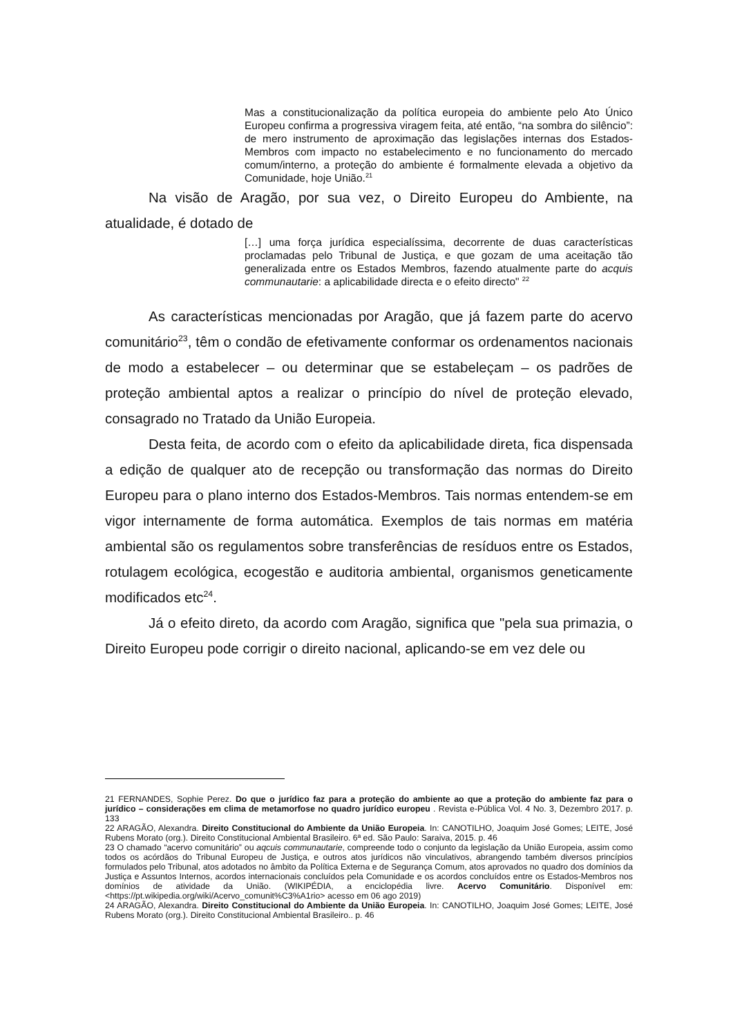Mas a constitucionalização da política europeia do ambiente pelo Ato Único Europeu confirma a progressiva viragem feita, até então, “na sombra do silêncio”: de mero instrumento de aproximação das legislações internas dos Estados-Membros com impacto no estabelecimento e no funcionamento do mercado comum/interno, a proteção do ambiente é formalmente elevada a objetivo da Comunidade, hoje União.<sup>21</sup>
Na visão de Aragão, por sua vez, o Direito Europeu do Ambiente, na atualidade, é dotado de
[…] uma força jurídica especialíssima, decorrente de duas características proclamadas pelo Tribunal de Justiça, e que gozam de uma aceitação tão generalizada entre os Estados Membros, fazendo atualmente parte do acquis communautarie: a aplicabilidade directa e o efeito directo" <sup>22</sup>
As características mencionadas por Aragão, que já fazem parte do acervo comunitário<sup>23</sup>, têm o condão de efetivamente conformar os ordenamentos nacionais de modo a estabelecer – ou determinar que se estabeleçam – os padrões de proteção ambiental aptos a realizar o princípio do nível de proteção elevado, consagrado no Tratado da União Europeia.
Desta feita, de acordo com o efeito da aplicabilidade direta, fica dispensada a edição de qualquer ato de recepção ou transformação das normas do Direito Europeu para o plano interno dos Estados-Membros. Tais normas entendem-se em vigor internamente de forma automática. Exemplos de tais normas em matéria ambiental são os regulamentos sobre transferências de resíduos entre os Estados, rotulagem ecológica, ecogestão e auditoria ambiental, organismos geneticamente modificados etc<sup>24</sup>.
Já o efeito direto, da acordo com Aragão, significa que "pela sua primazia, o Direito Europeu pode corrigir o direito nacional, aplicando-se em vez dele ou
21 FERNANDES, Sophie Perez. Do que o jurídico faz para a proteção do ambiente ao que a proteção do ambiente faz para o jurídico – considerações em clima de metamorfose no quadro jurídico europeu . Revista e-Pública Vol. 4 No. 3, Dezembro 2017. p. 133
22 ARAGÃO, Alexandra. Direito Constitucional do Ambiente da União Europeia. In: CANOTILHO, Joaquim José Gomes; LEITE, José Rubens Morato (org.). Direito Constitucional Ambiental Brasileiro. 6ª ed. São Paulo: Saraiva, 2015. p. 46
23 O chamado “acervo comunitário” ou aqcuis communautarie, compreende todo o conjunto da legislação da União Europeia, assim como todos os acórdãos do Tribunal Europeu de Justiça, e outros atos jurídicos não vinculativos, abrangendo também diversos princípios formulados pelo Tribunal, atos adotados no âmbito da Política Externa e de Segurança Comum, atos aprovados no quadro dos domínios da Justiça e Assuntos Internos, acordos internacionais concluídos pela Comunidade e os acordos concluídos entre os Estados-Membros nos domínios de atividade da União. (WIKIPÉDIA, a enciclopédia livre. Acervo Comunitário. Disponível em: <https://pt.wikipedia.org/wiki/Acervo_comunit%C3%A1rio> acesso em 06 ago 2019)
24 ARAGÃO, Alexandra. Direito Constitucional do Ambiente da União Europeia. In: CANOTILHO, Joaquim José Gomes; LEITE, José Rubens Morato (org.). Direito Constitucional Ambiental Brasileiro.. p. 46